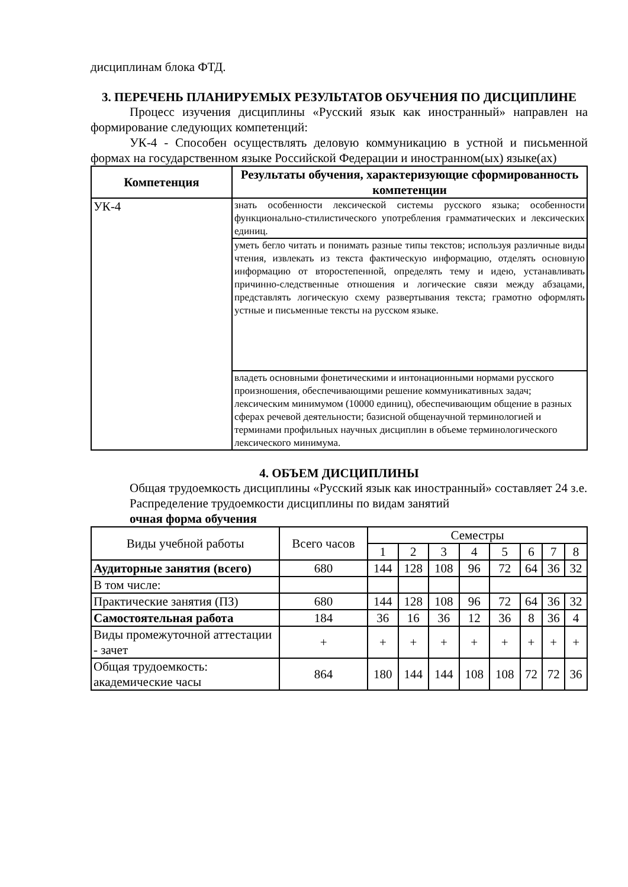дисциплинам блока ФТД.
3. ПЕРЕЧЕНЬ ПЛАНИРУЕМЫХ РЕЗУЛЬТАТОВ ОБУЧЕНИЯ ПО ДИСЦИПЛИНЕ
Процесс изучения дисциплины «Русский язык как иностранный» направлен на формирование следующих компетенций:
УК-4 - Способен осуществлять деловую коммуникацию в устной и письменной формах на государственном языке Российской Федерации и иностранном(ых) языке(ах)
| Компетенция | Результаты обучения, характеризующие сформированность компетенции |
| --- | --- |
| УК-4 | знать особенности лексической системы русского языка; особенности функционально-стилистического употребления грамматических и лексических единиц. |
| | уметь бегло читать и понимать разные типы текстов; используя различные виды чтения, извлекать из текста фактическую информацию, отделять основную информацию от второстепенной, определять тему и идею, устанавливать причинно-следственные отношения и логические связи между абзацами, представлять логическую схему развертывания текста; грамотно оформлять устные и письменные тексты на русском языке. |
| | владеть основными фонетическими и интонационными нормами русского произношения, обеспечивающими решение коммуникативных задач; лексическим минимумом (10000 единиц), обеспечивающим общение в разных сферах речевой деятельности; базисной общенаучной терминологией и терминами профильных научных дисциплин в объеме терминологического лексического минимума. |
4. ОБЪЕМ ДИСЦИПЛИНЫ
Общая трудоемкость дисциплины «Русский язык как иностранный» составляет 24 з.е.
Распределение трудоемкости дисциплины по видам занятий
очная форма обучения
| Виды учебной работы | Всего часов | Семестры | | | | | | | |
| --- | --- | --- | --- | --- | --- | --- | --- | --- | --- |
| | | 1 | 2 | 3 | 4 | 5 | 6 | 7 | 8 |
| Аудиторные занятия (всего) | 680 | 144 | 128 | 108 | 96 | 72 | 64 | 36 | 32 |
| В том числе: | | | | | | | | | |
| Практические занятия (ПЗ) | 680 | 144 | 128 | 108 | 96 | 72 | 64 | 36 | 32 |
| Самостоятельная работа | 184 | 36 | 16 | 36 | 12 | 36 | 8 | 36 | 4 |
| Виды промежуточной аттестации - зачет | + | + | + | + | + | + | + | + | + |
| Общая трудоемкость: академические часы | 864 | 180 | 144 | 144 | 108 | 108 | 72 | 72 | 36 |